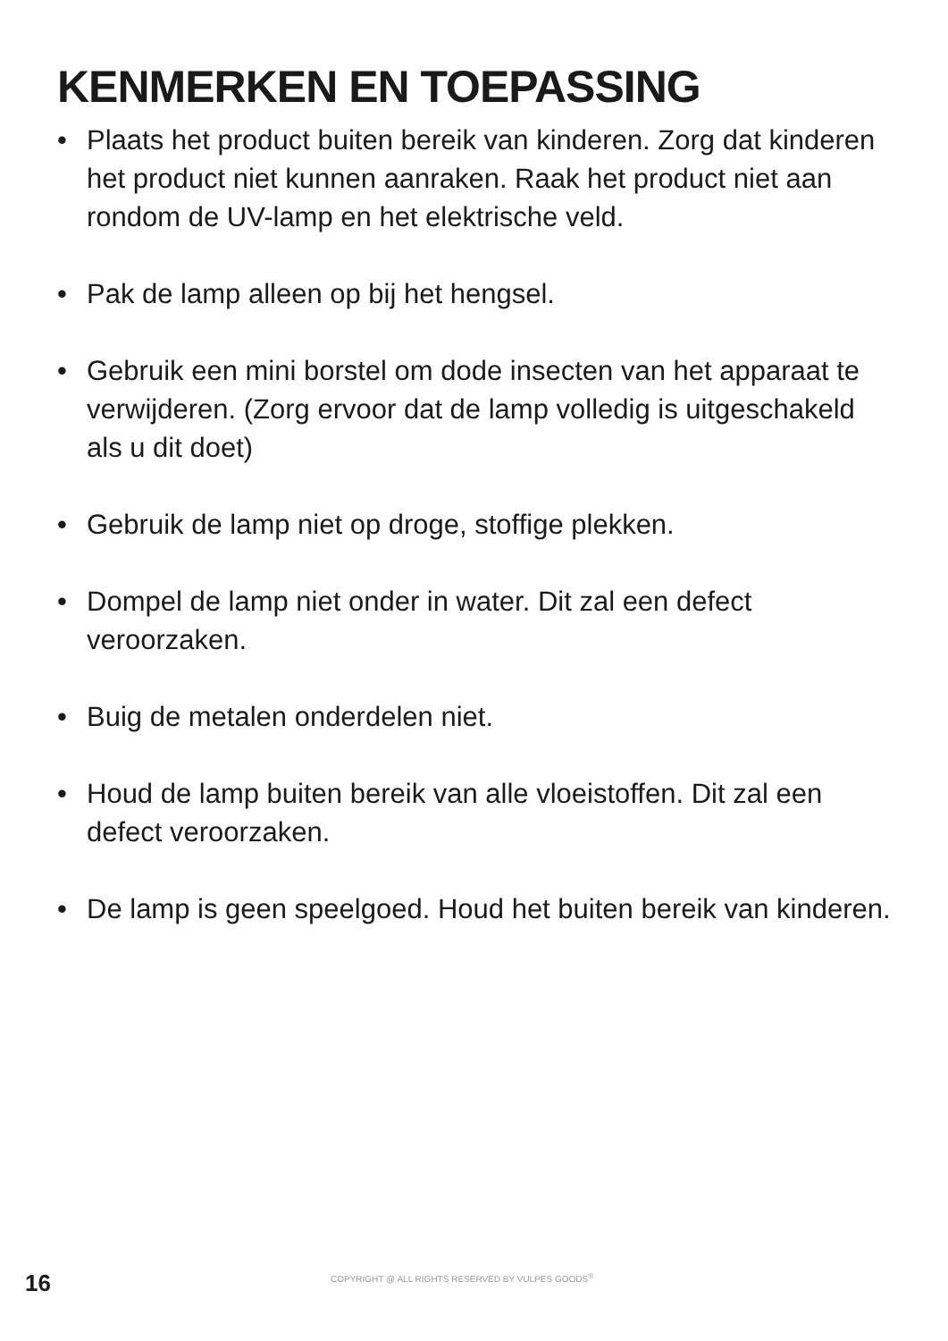KENMERKEN EN TOEPASSING
• Plaats het product buiten bereik van kinderen. Zorg dat kinderen het product niet kunnen aanraken. Raak het product niet aan rondom de UV-lamp en het elektrische veld.
• Pak de lamp alleen op bij het hengsel.
• Gebruik een mini borstel om dode insecten van het apparaat te verwijderen. (Zorg ervoor dat de lamp volledig is uitgeschakeld als u dit doet)
• Gebruik de lamp niet op droge, stoffige plekken.
• Dompel de lamp niet onder in water. Dit zal een defect veroorzaken.
• Buig de metalen onderdelen niet.
• Houd de lamp buiten bereik van alle vloeistoffen. Dit zal een defect veroorzaken.
• De lamp is geen speelgoed. Houd het buiten bereik van kinderen.
16
COPYRIGHT @ ALL RIGHTS RESERVED BY VULPES GOODS<sup>®</sup>